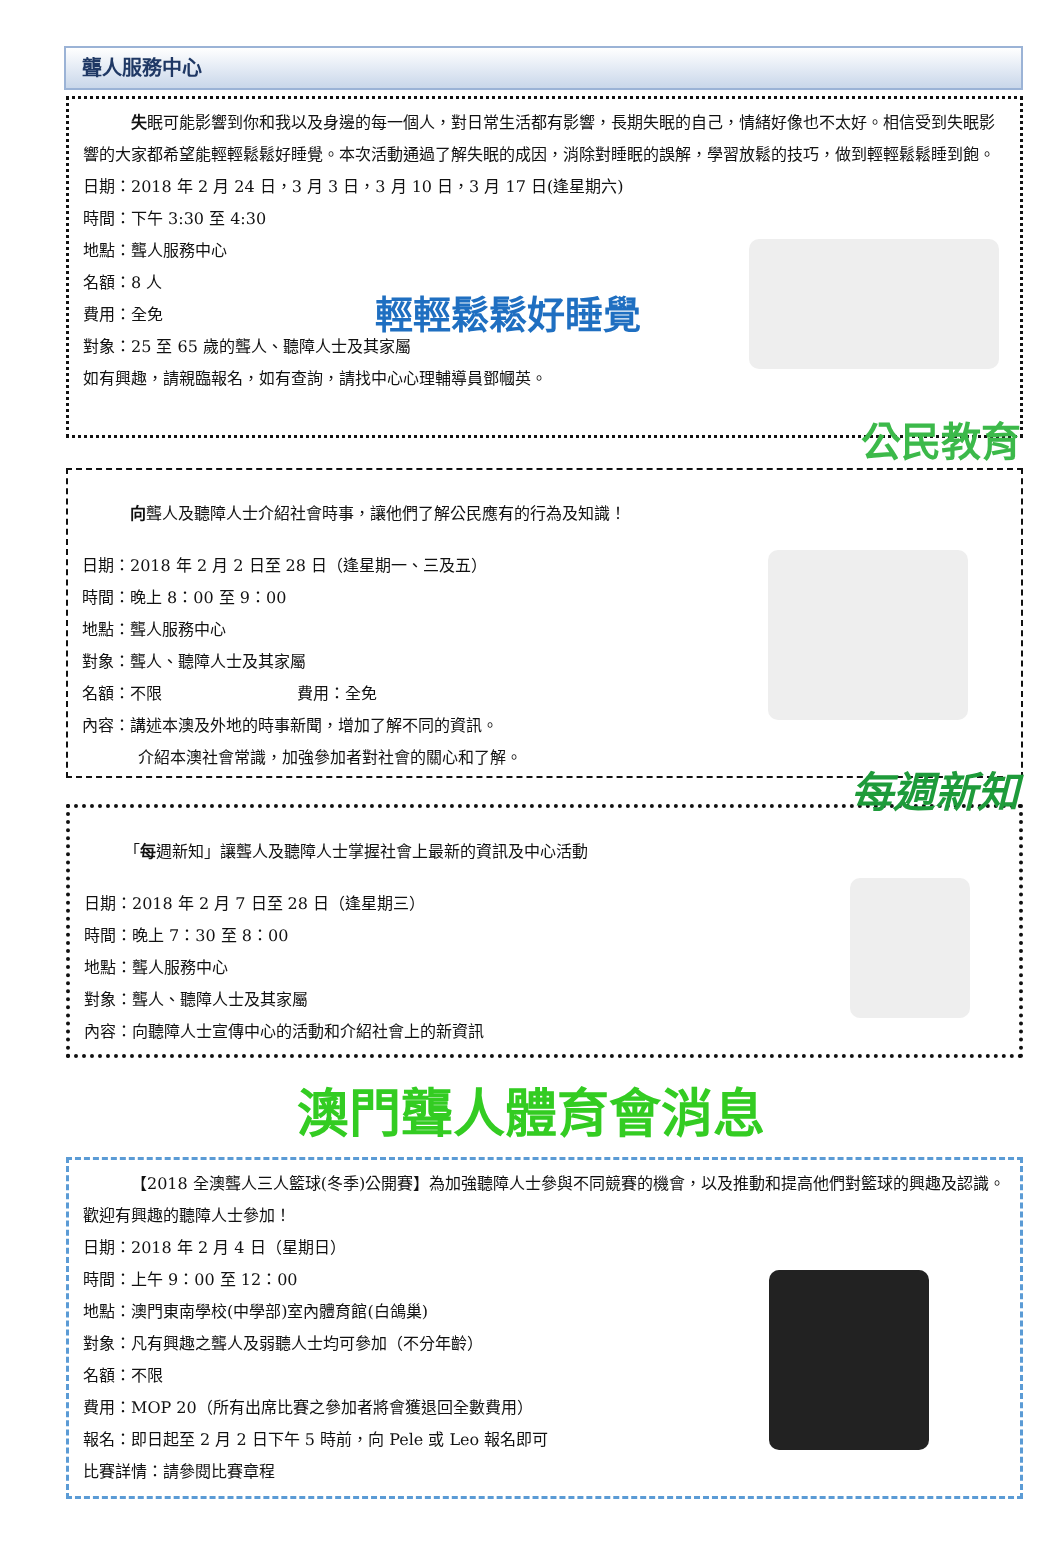聾人服務中心
失眠可能影響到你和我以及身邊的每一個人，對日常生活都有影響，長期失眠的自己，情緒好像也不太好。相信受到失眠影響的大家都希望能輕輕鬆鬆好睡覺。本次活動通過了解失眠的成因，消除對睡眠的誤解，學習放鬆的技巧，做到輕輕鬆鬆睡到飽。
日期：2018 年 2 月 24 日，3 月 3 日，3 月 10 日，3 月 17 日(逢星期六)
時間：下午 3:30 至 4:30
地點：聾人服務中心
名額：8 人
費用：全免
對象：25 至 65 歲的聾人、聽障人士及其家屬
如有興趣，請親臨報名，如有查詢，請找中心心理輔導員鄧幗英。
輕輕鬆鬆好睡覺
公民教育
向聾人及聽障人士介紹社會時事，讓他們了解公民應有的行為及知識！
日期：2018 年 2 月 2 日至 28 日（逢星期一、三及五）
時間：晚上 8：00 至 9：00
地點：聾人服務中心
對象：聾人、聽障人士及其家屬
名額：不限 費用：全免
內容：講述本澳及外地的時事新聞，增加了解不同的資訊。
介紹本澳社會常識，加強參加者對社會的關心和了解。
每週新知
「每週新知」讓聾人及聽障人士掌握社會上最新的資訊及中心活動
日期：2018 年 2 月 7 日至 28 日（逢星期三）
時間：晚上 7：30 至 8：00
地點：聾人服務中心
對象：聾人、聽障人士及其家屬
內容：向聽障人士宣傳中心的活動和介紹社會上的新資訊
澳門聾人體育會消息
【2018 全澳聾人三人籃球(冬季)公開賽】為加強聽障人士參與不同競賽的機會，以及推動和提高他們對籃球的興趣及認識。歡迎有興趣的聽障人士參加！
日期：2018 年 2 月 4 日（星期日）
時間：上午 9：00 至 12：00
地點：澳門東南學校(中學部)室內體育館(白鴿巢)
對象：凡有興趣之聾人及弱聽人士均可參加（不分年齡）
名額：不限
費用：MOP 20（所有出席比賽之參加者將會獲退回全數費用）
報名：即日起至 2 月 2 日下午 5 時前，向 Pele 或 Leo 報名即可
比賽詳情：請參閱比賽章程